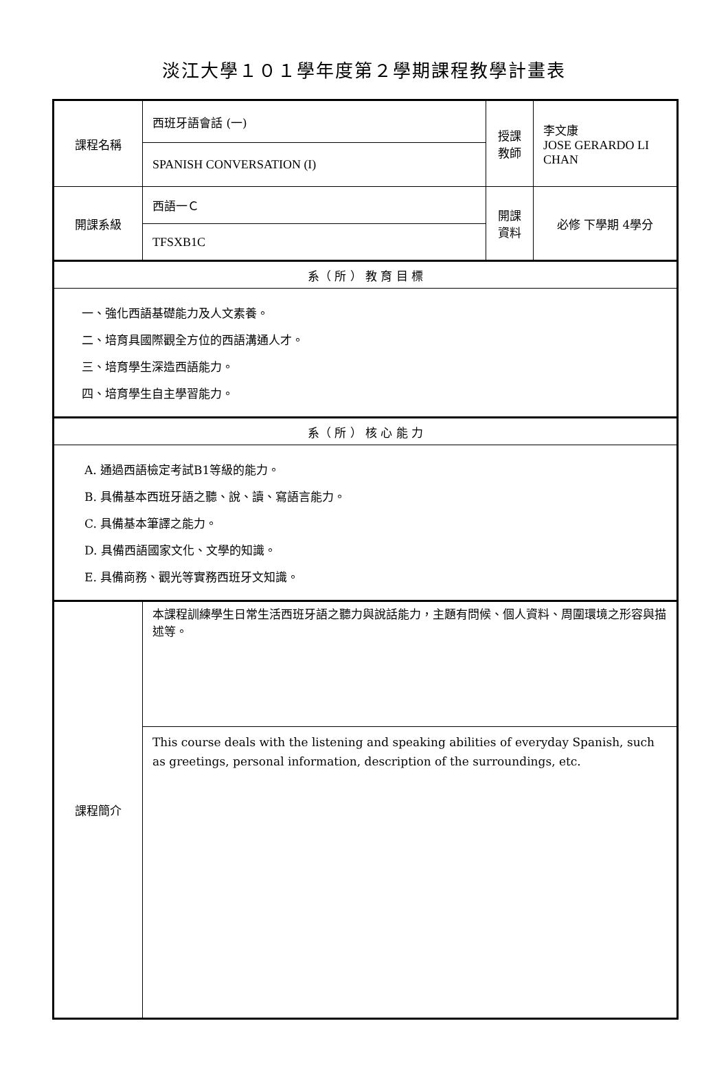淡江大學１０１學年度第２學期課程教學計畫表
| 課程名稱 | 西班牙語會話 (一) | 授課 教師 | 李文康 JOSE GERARDO LI CHAN |
| | SPANISH CONVERSATION (I) | | |
| 開課系級 | 西語一Ｃ | 開課 資料 | 必修 下學期 4學分 |
| | TFSXB1C | | |
| 系（ 所 ） 教 育 目 標 | | | |
| 一、強化西語基礎能力及人文素養。 二、培育具國際觀全方位的西語溝通人才。 三、培育學生深造西語能力。 四、培育學生自主學習能力。 | | | |
| 系（ 所 ） 核 心 能 力 | | | |
| A. 通過西語檢定考試B1等級的能力。 B. 具備基本西班牙語之聽、說、讀、寫語言能力。 C. 具備基本筆譯之能力。 D. 具備西語國家文化、文學的知識。 E. 具備商務、觀光等實務西班牙文知識。 | | | |
| 課程簡介 | 本課程訓練學生日常生活西班牙語之聽力與說話能力，主題有問候、個人資料、周圍環境之形容與描述等。 | | |
| | This course deals with the listening and speaking abilities of everyday Spanish, such as greetings, personal information, description of the surroundings, etc. | | |